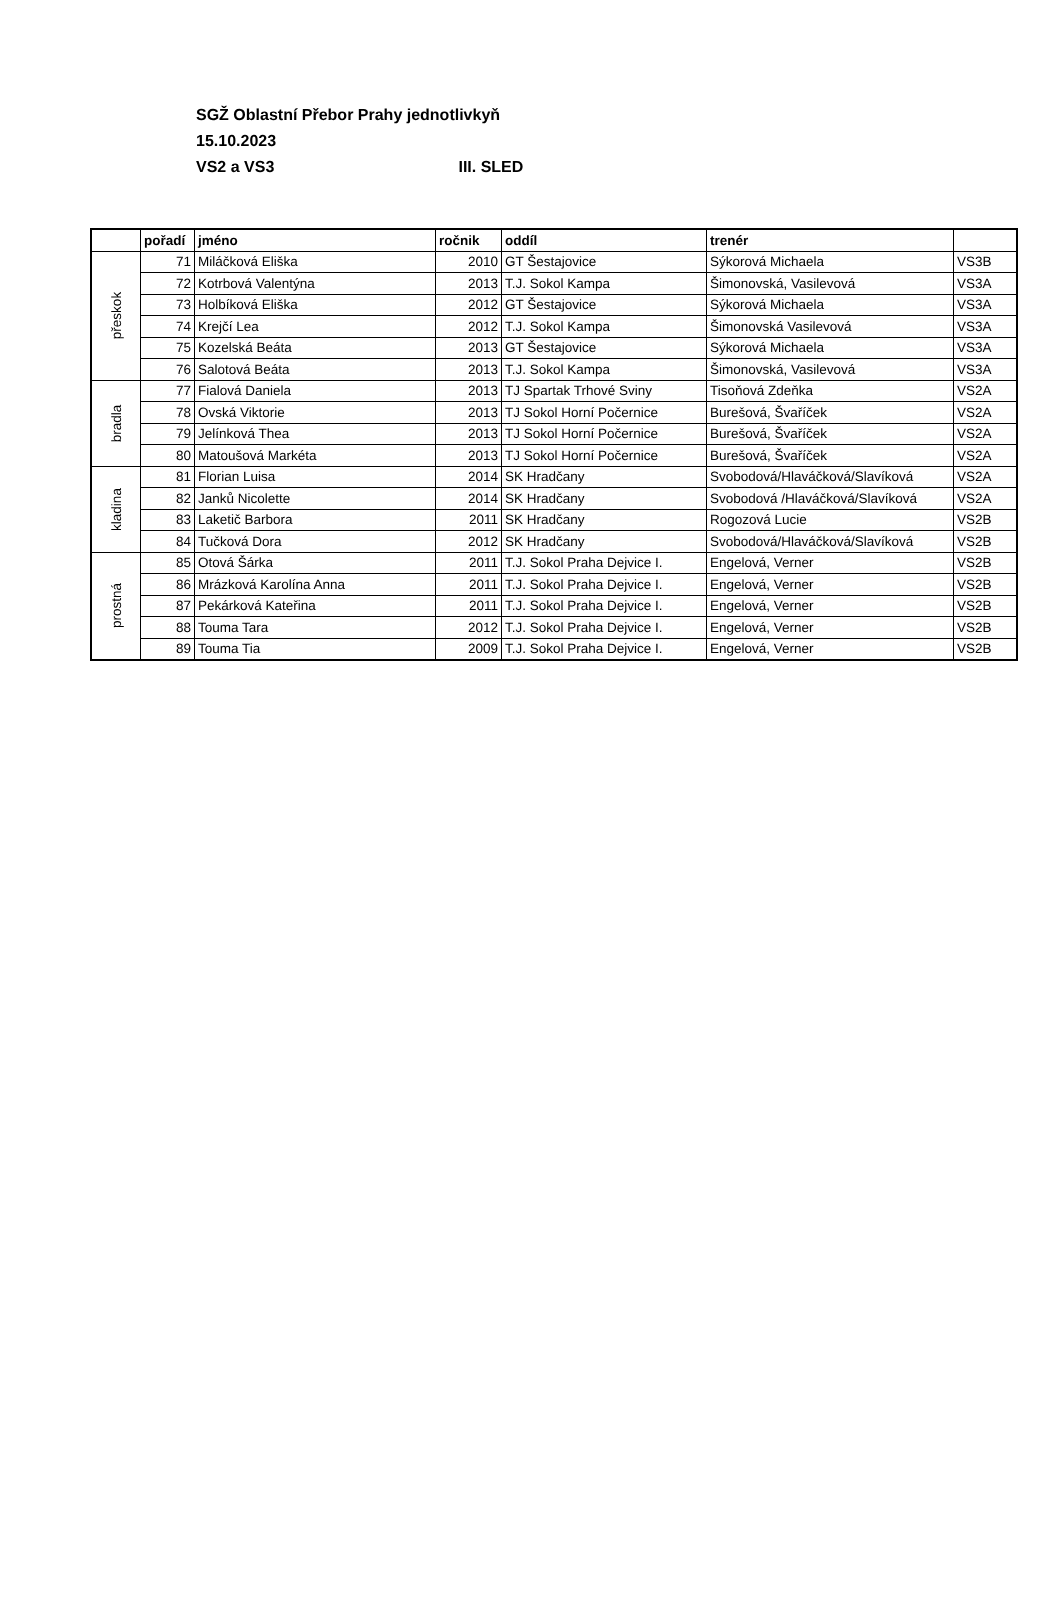SGŽ Oblastní Přebor Prahy jednotlivkyň
15.10.2023
VS2 a VS3 III. SLED
| | pořadí | jméno | ročnik | oddíl | trenér | |
| --- | --- | --- | --- | --- | --- | --- |
| přeskok | 71 | Miláčková Eliška | 2010 | GT Šestajovice | Sýkorová Michaela | VS3B |
| | 72 | Kotrbová Valentýna | 2013 | T.J. Sokol Kampa | Šimonovská, Vasilevová | VS3A |
| | 73 | Holbíková Eliška | 2012 | GT Šestajovice | Sýkorová Michaela | VS3A |
| | 74 | Krejčí Lea | 2012 | T.J. Sokol Kampa | Šimonovská Vasilevová | VS3A |
| | 75 | Kozelská Beáta | 2013 | GT Šestajovice | Sýkorová Michaela | VS3A |
| | 76 | Salotová Beáta | 2013 | T.J. Sokol Kampa | Šimonovská, Vasilevová | VS3A |
| bradla | 77 | Fialová Daniela | 2013 | TJ Spartak Trhové Sviny | Tisoňová Zdeňka | VS2A |
| | 78 | Ovská Viktorie | 2013 | TJ Sokol Horní Počernice | Burešová, Švaříček | VS2A |
| | 79 | Jelínková Thea | 2013 | TJ Sokol Horní Počernice | Burešová, Švaříček | VS2A |
| | 80 | Matoušová Markéta | 2013 | TJ Sokol Horní Počernice | Burešová, Švaříček | VS2A |
| kladina | 81 | Florian Luisa | 2014 | SK Hradčany | Svobodová/Hlaváčková/Slavíková | VS2A |
| | 82 | Janků Nicolette | 2014 | SK Hradčany | Svobodová /Hlaváčková/Slavíková | VS2A |
| | 83 | Laketič Barbora | 2011 | SK Hradčany | Rogozová Lucie | VS2B |
| | 84 | Tučková Dora | 2012 | SK Hradčany | Svobodová/Hlaváčková/Slavíková | VS2B |
| prostná | 85 | Otová Šárka | 2011 | T.J. Sokol Praha Dejvice I. | Engelová, Verner | VS2B |
| | 86 | Mrázková Karolína Anna | 2011 | T.J. Sokol Praha Dejvice I. | Engelová, Verner | VS2B |
| | 87 | Pekárková Kateřina | 2011 | T.J. Sokol Praha Dejvice I. | Engelová, Verner | VS2B |
| | 88 | Touma Tara | 2012 | T.J. Sokol Praha Dejvice I. | Engelová, Verner | VS2B |
| | 89 | Touma Tia | 2009 | T.J. Sokol Praha Dejvice I. | Engelová, Verner | VS2B |